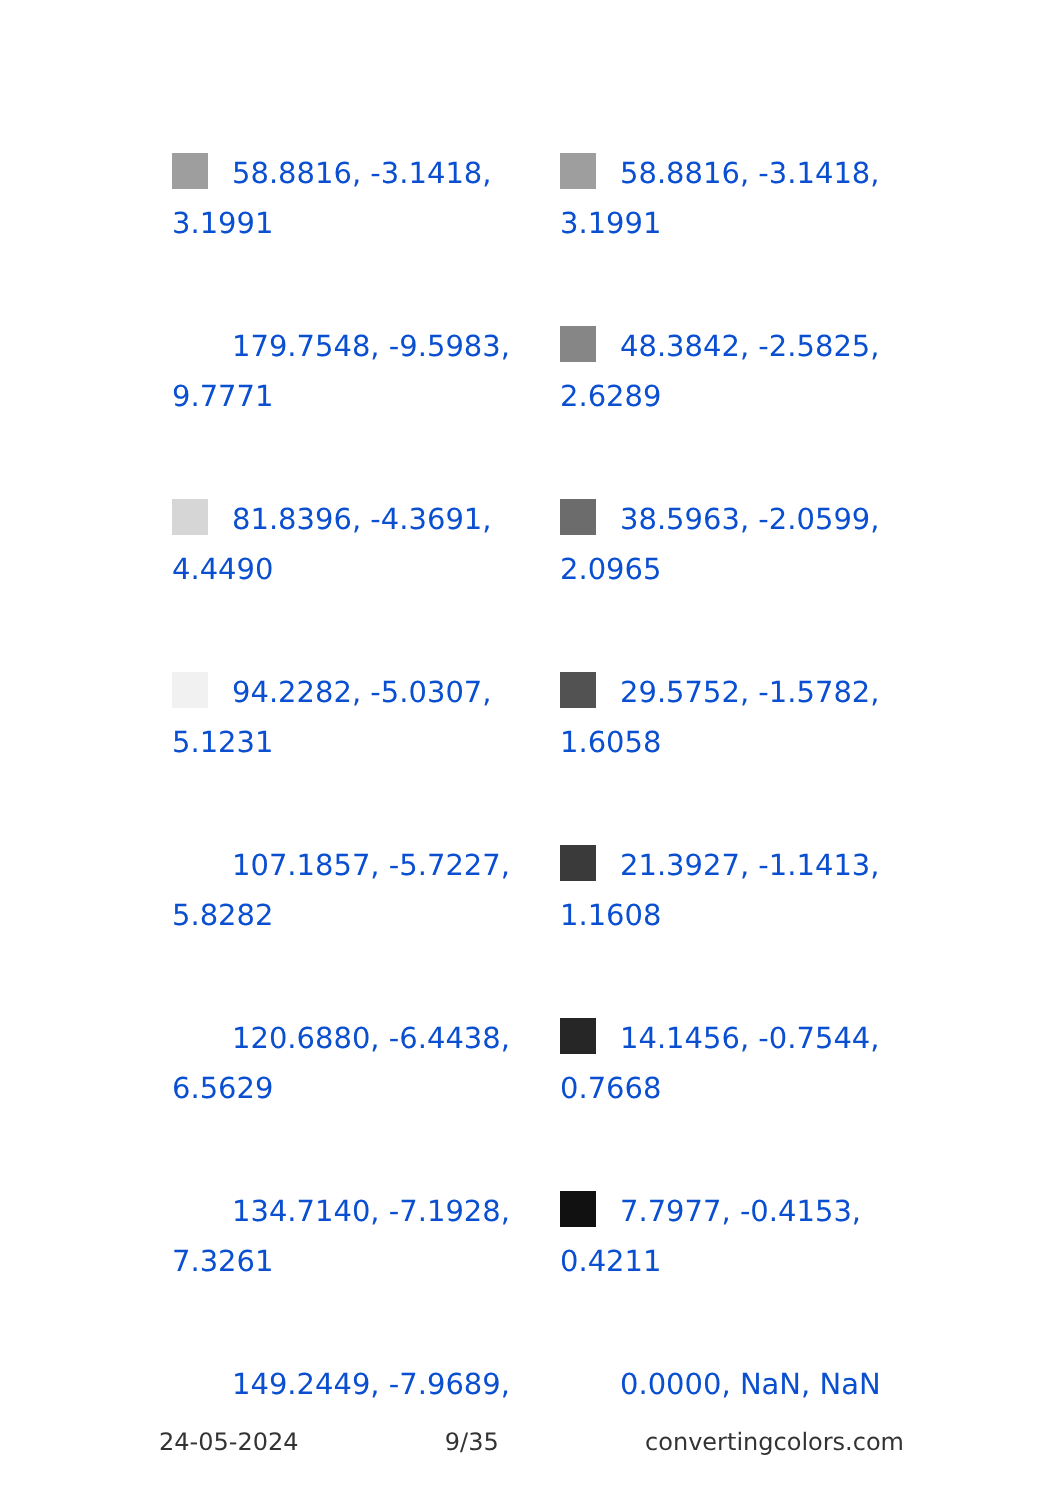58.8816, -3.1418, 3.1991
58.8816, -3.1418, 3.1991
179.7548, -9.5983, 9.7771
48.3842, -2.5825, 2.6289
81.8396, -4.3691, 4.4490
38.5963, -2.0599, 2.0965
94.2282, -5.0307, 5.1231
29.5752, -1.5782, 1.6058
107.1857, -5.7227, 5.8282
21.3927, -1.1413, 1.1608
120.6880, -6.4438, 6.5629
14.1456, -0.7544, 0.7668
134.7140, -7.1928, 7.3261
7.7977, -0.4153, 0.4211
149.2449, -7.9689,
0.0000, NaN, NaN
24-05-2024 9/35 convertingcolors.com